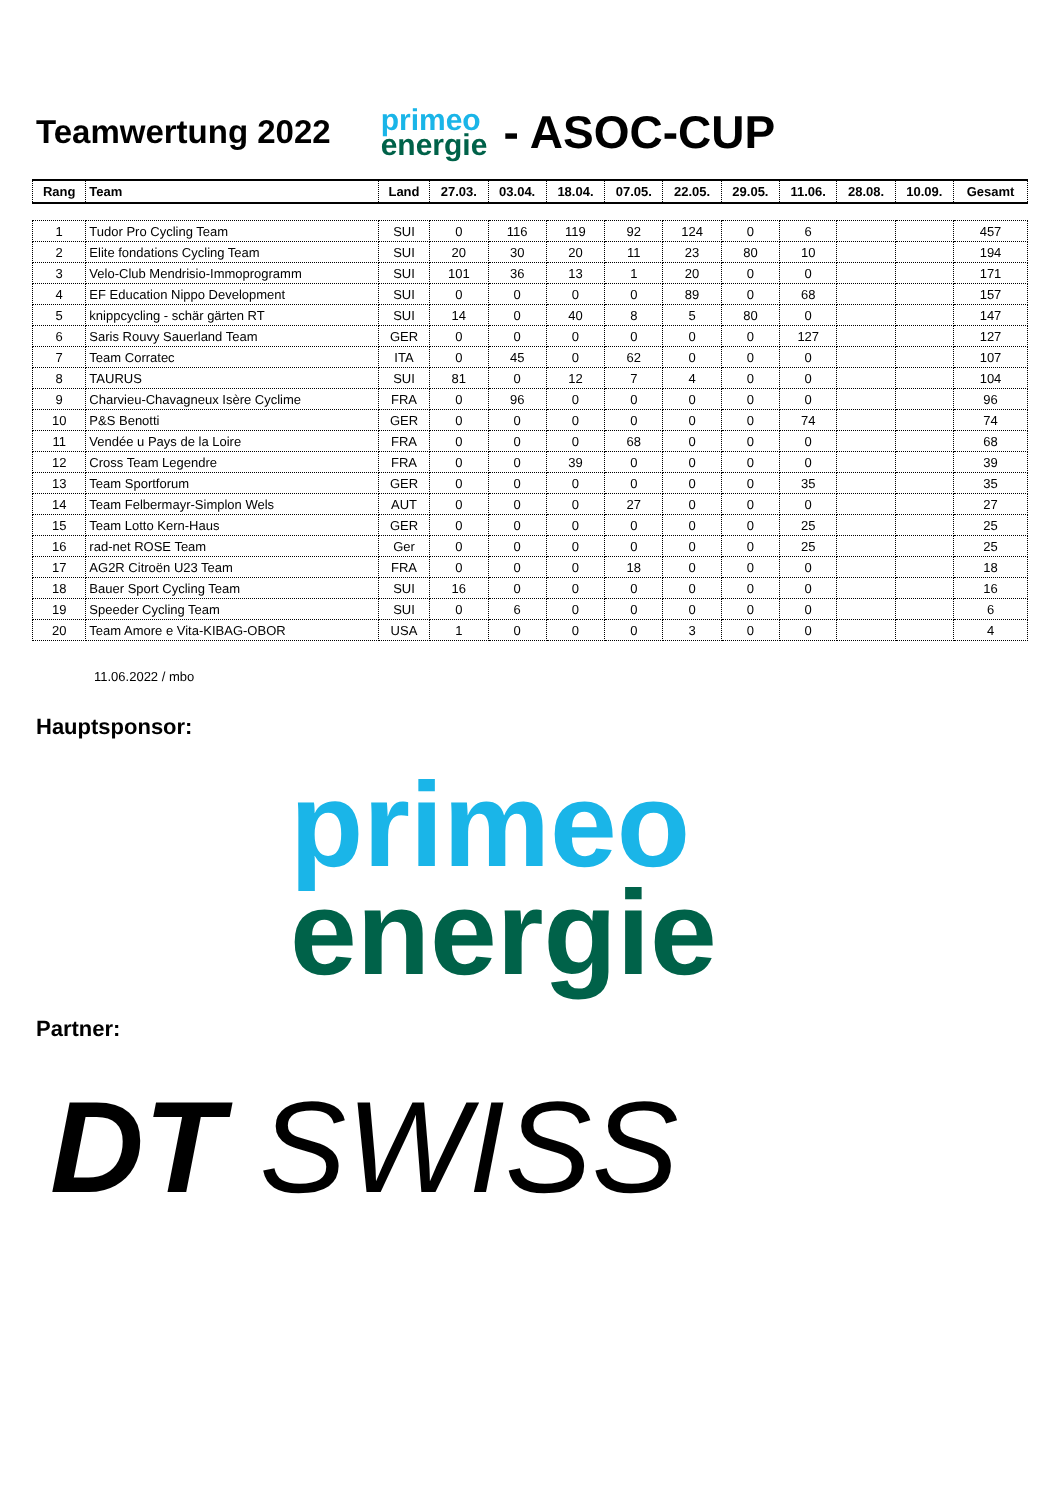Teamwertung 2022
primeo
energie
- ASOC-CUP
| Rang | Team | Land | 27.03. | 03.04. | 18.04. | 07.05. | 22.05. | 29.05. | 11.06. | 28.08. | 10.09. | Gesamt |
| --- | --- | --- | --- | --- | --- | --- | --- | --- | --- | --- | --- | --- |
| 1 | Tudor Pro Cycling Team | SUI | 0 | 116 | 119 | 92 | 124 | 0 | 6 | | | 457 |
| 2 | Elite fondations Cycling Team | SUI | 20 | 30 | 20 | 11 | 23 | 80 | 10 | | | 194 |
| 3 | Velo-Club Mendrisio-Immoprogramm | SUI | 101 | 36 | 13 | 1 | 20 | 0 | 0 | | | 171 |
| 4 | EF Education Nippo Development | SUI | 0 | 0 | 0 | 0 | 89 | 0 | 68 | | | 157 |
| 5 | knippcycling - schär gärten RT | SUI | 14 | 0 | 40 | 8 | 5 | 80 | 0 | | | 147 |
| 6 | Saris Rouvy Sauerland Team | GER | 0 | 0 | 0 | 0 | 0 | 0 | 127 | | | 127 |
| 7 | Team Corratec | ITA | 0 | 45 | 0 | 62 | 0 | 0 | 0 | | | 107 |
| 8 | TAURUS | SUI | 81 | 0 | 12 | 7 | 4 | 0 | 0 | | | 104 |
| 9 | Charvieu-Chavagneux Isère Cyclime | FRA | 0 | 96 | 0 | 0 | 0 | 0 | 0 | | | 96 |
| 10 | P&S Benotti | GER | 0 | 0 | 0 | 0 | 0 | 0 | 74 | | | 74 |
| 11 | Vendée u Pays de la Loire | FRA | 0 | 0 | 0 | 68 | 0 | 0 | 0 | | | 68 |
| 12 | Cross Team Legendre | FRA | 0 | 0 | 39 | 0 | 0 | 0 | 0 | | | 39 |
| 13 | Team Sportforum | GER | 0 | 0 | 0 | 0 | 0 | 0 | 35 | | | 35 |
| 14 | Team Felbermayr-Simplon Wels | AUT | 0 | 0 | 0 | 27 | 0 | 0 | 0 | | | 27 |
| 15 | Team Lotto Kern-Haus | GER | 0 | 0 | 0 | 0 | 0 | 0 | 25 | | | 25 |
| 16 | rad-net ROSE Team | Ger | 0 | 0 | 0 | 0 | 0 | 0 | 25 | | | 25 |
| 17 | AG2R Citroën U23 Team | FRA | 0 | 0 | 0 | 18 | 0 | 0 | 0 | | | 18 |
| 18 | Bauer Sport Cycling Team | SUI | 16 | 0 | 0 | 0 | 0 | 0 | 0 | | | 16 |
| 19 | Speeder Cycling Team | SUI | 0 | 6 | 0 | 0 | 0 | 0 | 0 | | | 6 |
| 20 | Team Amore e Vita-KIBAG-OBOR | USA | 1 | 0 | 0 | 0 | 3 | 0 | 0 | | | 4 |
11.06.2022 / mbo
Hauptsponsor:
primeo
energie
Partner:
DT SWISS